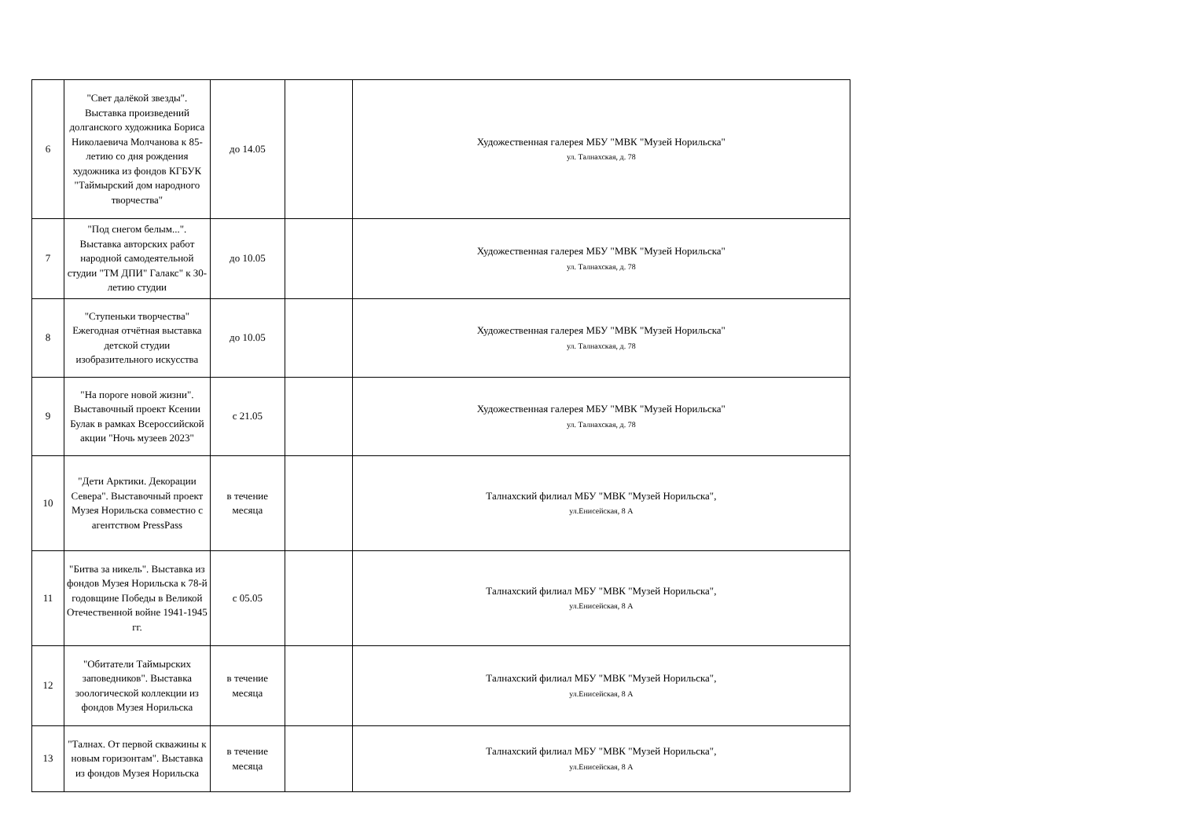| 6 | "Свет далёкой звезды". Выставка произведений долганского художника Бориса Николаевича Молчанова к 85-летию со дня рождения художника из фондов КГБУК "Таймырский дом народного творчества" | до 14.05 | | Художественная галерея МБУ "МВК "Музей Норильска" ул. Талнахская, д. 78 |
| 7 | "Под снегом белым...". Выставка авторских работ народной самодеятельной студии "ТМ ДПИ" Галакс" к 30-летию студии | до 10.05 | | Художественная галерея МБУ "МВК "Музей Норильска" ул. Талнахская, д. 78 |
| 8 | "Ступеньки творчества" Ежегодная отчётная выставка детской студии изобразительного искусства | до 10.05 | | Художественная галерея МБУ "МВК "Музей Норильска" ул. Талнахская, д. 78 |
| 9 | "На пороге новой жизни". Выставочный проект Ксении Булак в рамках Всероссийской акции "Ночь музеев 2023" | с 21.05 | | Художественная галерея МБУ "МВК "Музей Норильска" ул. Талнахская, д. 78 |
| 10 | "Дети Арктики. Декорации Севера". Выставочный проект Музея Норильска совместно с агентством PressPass | в течение месяца | | Талнахский филиал МБУ "МВК "Музей Норильска", ул.Енисейская, 8 А |
| 11 | "Битва за никель". Выставка из фондов Музея Норильска к 78-й годовщине Победы в Великой Отечественной войне 1941-1945 гг. | с 05.05 | | Талнахский филиал МБУ "МВК "Музей Норильска", ул.Енисейская, 8 А |
| 12 | "Обитатели Таймырских заповедников". Выставка зоологической коллекции из фондов Музея Норильска | в течение месяца | | Талнахский филиал МБУ "МВК "Музей Норильска", ул.Енисейская, 8 А |
| 13 | "Талнах. От первой скважины к новым горизонтам". Выставка из фондов Музея Норильска | в течение месяца | | Талнахский филиал МБУ "МВК "Музей Норильска", ул.Енисейская, 8 А |